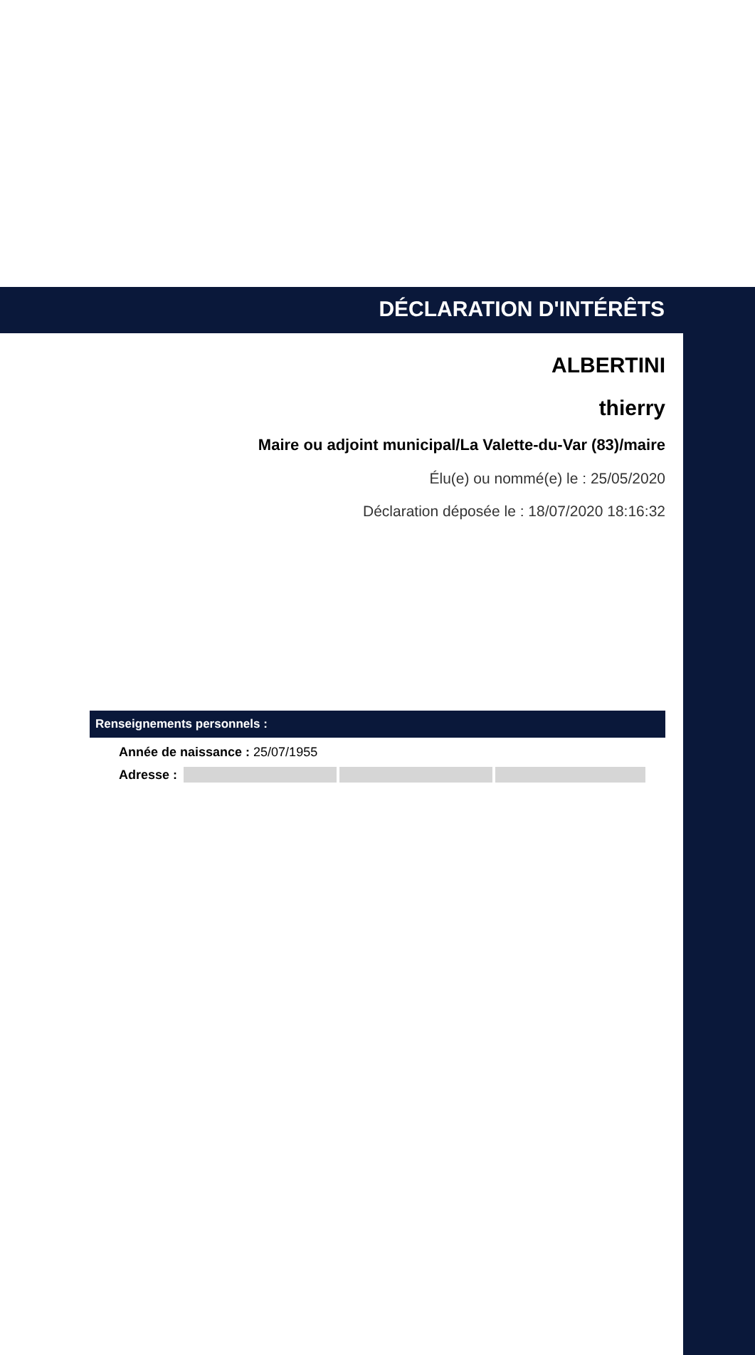DÉCLARATION D'INTÉRÊTS
ALBERTINI
thierry
Maire ou adjoint municipal/La Valette-du-Var (83)/maire
Élu(e) ou nommé(e) le : 25/05/2020
Déclaration déposée le : 18/07/2020 18:16:32
Renseignements personnels :
Année de naissance : 25/07/1955
Adresse :